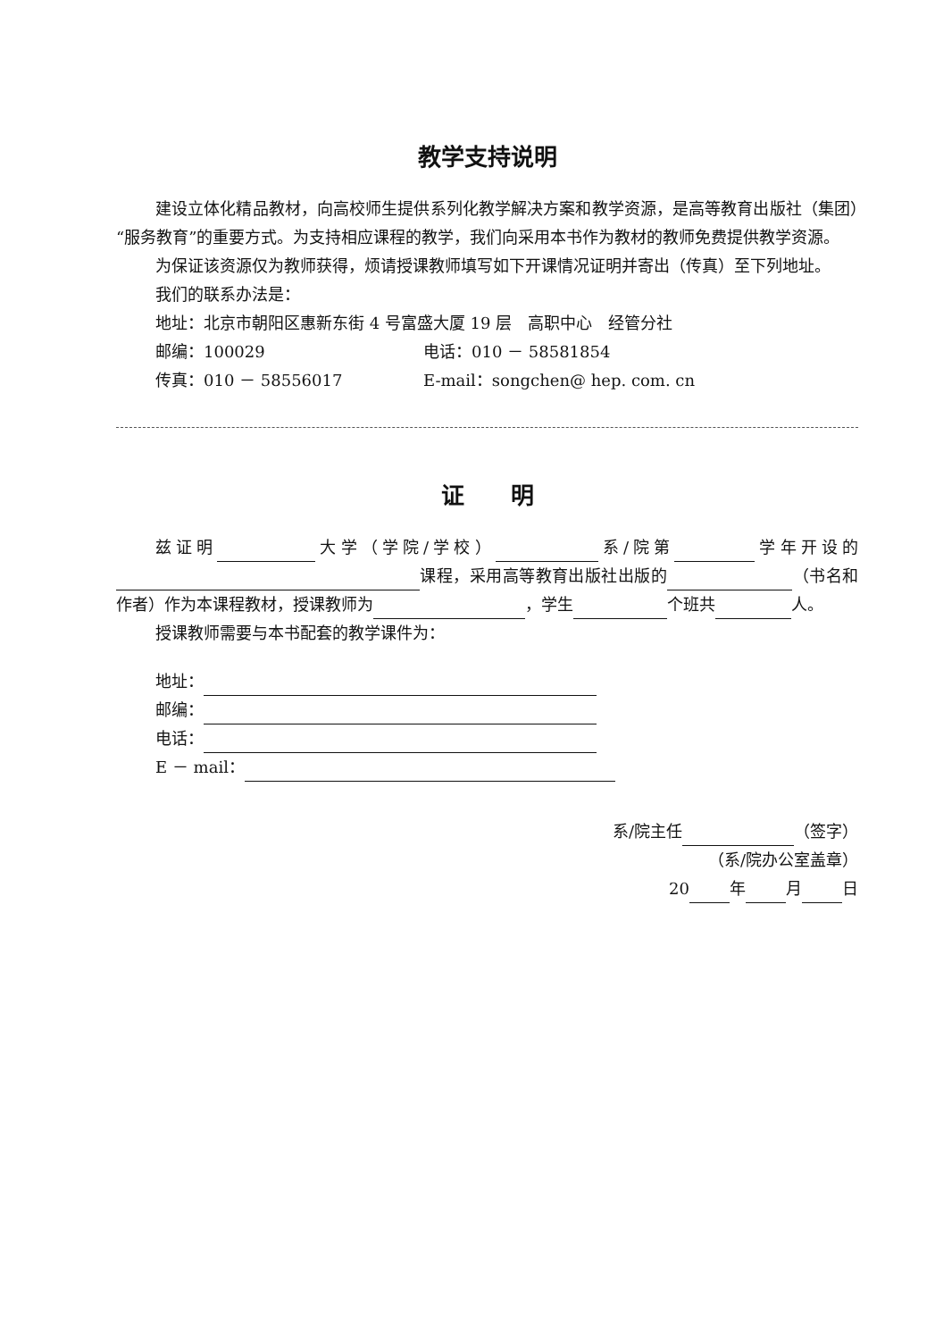教学支持说明
建设立体化精品教材，向高校师生提供系列化教学解决方案和教学资源，是高等教育出版社（集团）“服务教育”的重要方式。为支持相应课程的教学，我们向采用本书作为教材的教师免费提供教学资源。
为保证该资源仅为教师获得，烦请授课教师填写如下开课情况证明并寄出（传真）至下列地址。
我们的联系办法是：
地址：北京市朝阳区惠新东街 4 号富盛大厦 19 层　高职中心　经管分社
邮编：100029 电话：010 － 58581854
传真：010 － 58556017 E-mail：songchen@ hep. com. cn
证　　明
兹证明 大学（学院/学校） 系/院第 学年开设的 课程，采用高等教育出版社出版的 （书名和作者）作为本课程教材，授课教师为 ，学生 个班共 人。
授课教师需要与本书配套的教学课件为：
地址：
邮编：
电话：
E － mail：
系/院主任 （签字）
（系/院办公室盖章）
20 年 月 日